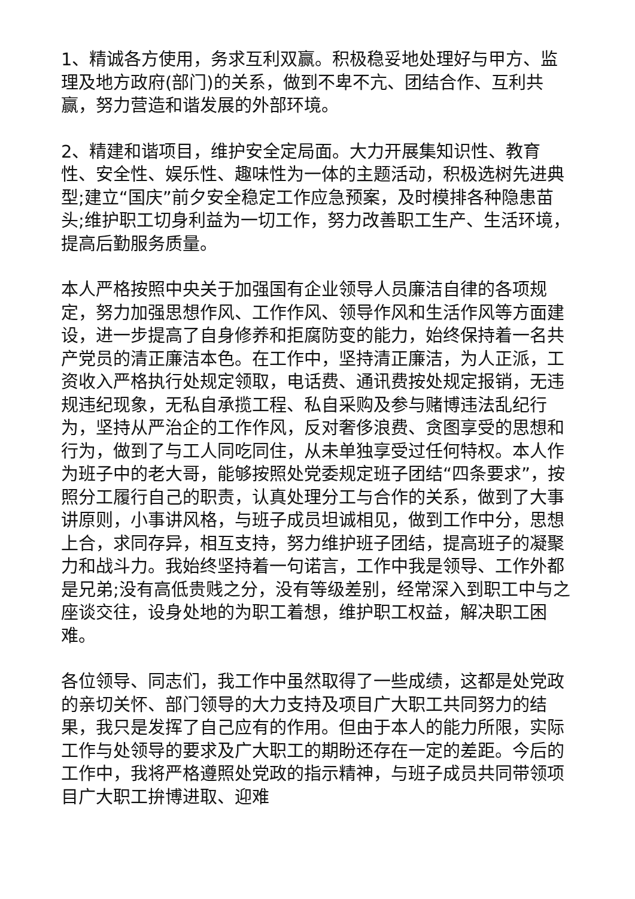1、精诚各方使用，务求互利双赢。积极稳妥地处理好与甲方、监理及地方政府(部门)的关系，做到不卑不亢、团结合作、互利共赢，努力营造和谐发展的外部环境。
2、精建和谐项目，维护安全定局面。大力开展集知识性、教育性、安全性、娱乐性、趣味性为一体的主题活动，积极选树先进典型;建立“国庆”前夕安全稳定工作应急预案，及时模排各种隐患苗头;维护职工切身利益为一切工作，努力改善职工生产、生活环境，提高后勤服务质量。
本人严格按照中央关于加强国有企业领导人员廉洁自律的各项规定，努力加强思想作风、工作作风、领导作风和生活作风等方面建设，进一步提高了自身修养和拒腐防变的能力，始终保持着一名共产党员的清正廉洁本色。在工作中，坚持清正廉洁，为人正派，工资收入严格执行处规定领取，电话费、通讯费按处规定报销，无违规违纪现象，无私自承揽工程、私自采购及参与赌博违法乱纪行为，坚持从严治企的工作作风，反对奢侈浪费、贪图享受的思想和行为，做到了与工人同吃同住，从未单独享受过任何特权。本人作为班子中的老大哥，能够按照处党委规定班子团结“四条要求”，按照分工履行自己的职责，认真处理分工与合作的关系，做到了大事讲原则，小事讲风格，与班子成员坦诚相见，做到工作中分，思想上合，求同存异，相互支持，努力维护班子团结，提高班子的凝聚力和战斗力。我始终坚持着一句诺言，工作中我是领导、工作外都是兄弟;没有高低贵贱之分，没有等级差别，经常深入到职工中与之座谈交往，设身处地的为职工着想，维护职工权益，解决职工困难。
各位领导、同志们，我工作中虽然取得了一些成绩，这都是处党政的亲切关怀、部门领导的大力支持及项目广大职工共同努力的结果，我只是发挥了自己应有的作用。但由于本人的能力所限，实际工作与处领导的要求及广大职工的期盼还存在一定的差距。今后的工作中，我将严格遵照处党政的指示精神，与班子成员共同带领项目广大职工拚博进取、迎难